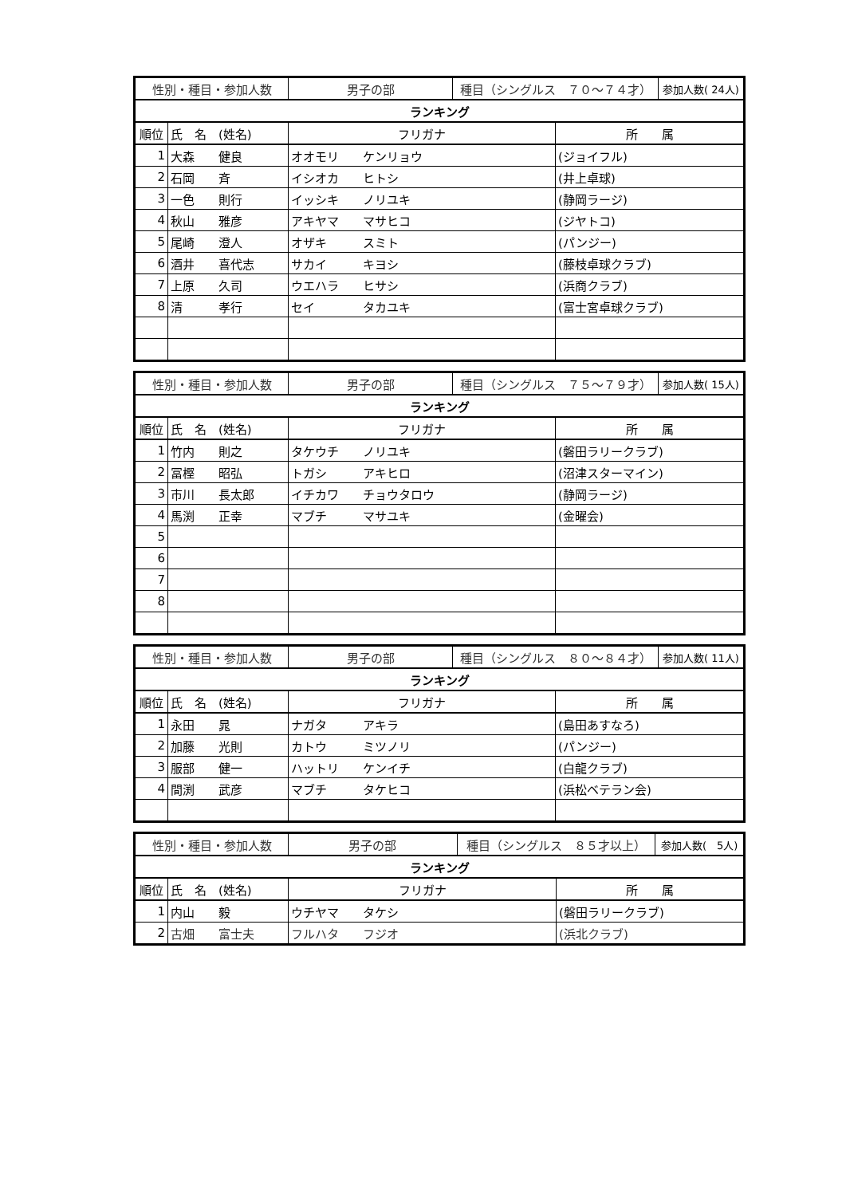| 性別・種目・参加人数 | | 男子の部 | 種目（シングルス ７０～７４才） | | 参加人数( 24人) |
| ランキング | | | | | |
| 順位 | 氏 名 (姓名) | フリガナ | | 所 属 | |
| 1 | 大森 健良 | オオモリ ケンリョウ | | (ジョイフル) | |
| 2 | 石岡 斉 | イシオカ ヒトシ | | (井上卓球) | |
| 3 | 一色 則行 | イッシキ ノリユキ | | (静岡ラージ) | |
| 4 | 秋山 雅彦 | アキヤマ マサヒコ | | (ジヤトコ) | |
| 5 | 尾崎 澄人 | オザキ スミト | | (パンジー) | |
| 6 | 酒井 喜代志 | サカイ キヨシ | | (藤枝卓球クラブ) | |
| 7 | 上原 久司 | ウエハラ ヒサシ | | (浜商クラブ) | |
| 8 | 清 孝行 | セイ タカユキ | | (富士宮卓球クラブ) | |
| 性別・種目・参加人数 | | 男子の部 | 種目（シングルス ７５～７９才） | | 参加人数( 15人) |
| ランキング | | | | | |
| 順位 | 氏 名 (姓名) | フリガナ | | 所 属 | |
| 1 | 竹内 則之 | タケウチ ノリユキ | | (磐田ラリークラブ) | |
| 2 | 冨樫 昭弘 | トガシ アキヒロ | | (沼津スターマイン) | |
| 3 | 市川 長太郎 | イチカワ チョウタロウ | | (静岡ラージ) | |
| 4 | 馬渕 正幸 | マブチ マサユキ | | (金曜会) | |
| 5 | | | | | |
| 6 | | | | | |
| 7 | | | | | |
| 8 | | | | | |
| 性別・種目・参加人数 | | 男子の部 | 種目（シングルス ８０～８４才） | | 参加人数( 11人) |
| ランキング | | | | | |
| 順位 | 氏 名 (姓名) | フリガナ | | 所 属 | |
| 1 | 永田 晁 | ナガタ アキラ | | (島田あすなろ) | |
| 2 | 加藤 光則 | カトウ ミツノリ | | (パンジー) | |
| 3 | 服部 健一 | ハットリ ケンイチ | | (白龍クラブ) | |
| 4 | 間渕 武彦 | マブチ タケヒコ | | (浜松ベテラン会) | |
| 性別・種目・参加人数 | | 男子の部 | 種目（シングルス ８５才以上） | | 参加人数( 5人) |
| ランキング | | | | | |
| 順位 | 氏 名 (姓名) | フリガナ | | 所 属 | |
| 1 | 内山 毅 | ウチヤマ タケシ | | (磐田ラリークラブ) | |
| 2 | 古畑 富士夫 | フルハタ フジオ | | (浜北クラブ) | |